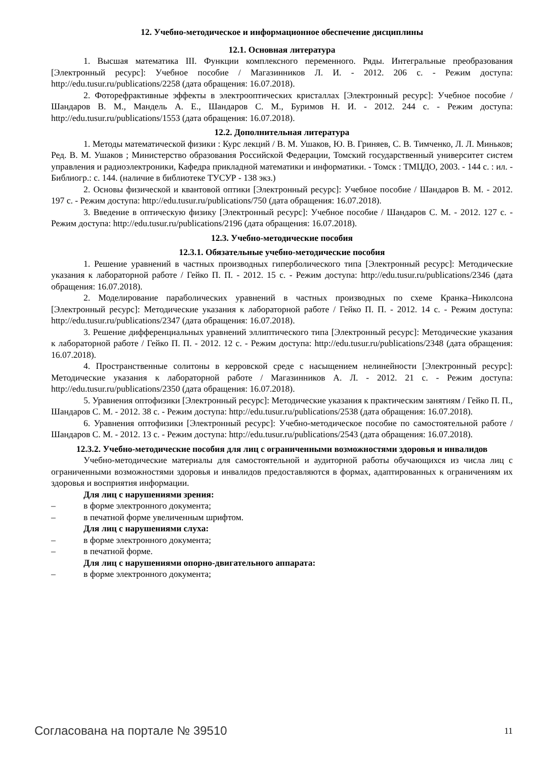12. Учебно-методическое и информационное обеспечение дисциплины
12.1. Основная литература
1. Высшая математика III. Функции комплексного переменного. Ряды. Интегральные преобразования [Электронный ресурс]: Учебное пособие / Магазинников Л. И. - 2012. 206 с. - Режим доступа: http://edu.tusur.ru/publications/2258 (дата обращения: 16.07.2018).
2. Фоторефрактивные эффекты в электрооптических кристаллах [Электронный ресурс]: Учебное пособие / Шандаров В. М., Мандель А. Е., Шандаров С. М., Буримов Н. И. - 2012. 244 с. - Режим доступа: http://edu.tusur.ru/publications/1553 (дата обращения: 16.07.2018).
12.2. Дополнительная литература
1. Методы математической физики : Курс лекций / В. М. Ушаков, Ю. В. Гриняев, С. В. Тимченко, Л. Л. Миньков; Ред. В. М. Ушаков ; Министерство образования Российской Федерации, Томский государственный университет систем управления и радиоэлектроники, Кафедра прикладной математики и информатики. - Томск : ТМЦДО, 2003. - 144 с. : ил. - Библиогр.: с. 144. (наличие в библиотеке ТУСУР - 138 экз.)
2. Основы физической и квантовой оптики [Электронный ресурс]: Учебное пособие / Шандаров В. М. - 2012. 197 с. - Режим доступа: http://edu.tusur.ru/publications/750 (дата обращения: 16.07.2018).
3. Введение в оптическую физику [Электронный ресурс]: Учебное пособие / Шандаров С. М. - 2012. 127 с. - Режим доступа: http://edu.tusur.ru/publications/2196 (дата обращения: 16.07.2018).
12.3. Учебно-методические пособия
12.3.1. Обязательные учебно-методические пособия
1. Решение уравнений в частных производных гиперболического типа [Электронный ресурс]: Методические указания к лабораторной работе / Гейко П. П. - 2012. 15 с. - Режим доступа: http://edu.tusur.ru/publications/2346 (дата обращения: 16.07.2018).
2. Моделирование параболических уравнений в частных производных по схеме Кранка–Николсона [Электронный ресурс]: Методические указания к лабораторной работе / Гейко П. П. - 2012. 14 с. - Режим доступа: http://edu.tusur.ru/publications/2347 (дата обращения: 16.07.2018).
3. Решение дифференциальных уравнений эллиптического типа [Электронный ресурс]: Методические указания к лабораторной работе / Гейко П. П. - 2012. 12 с. - Режим доступа: http://edu.tusur.ru/publications/2348 (дата обращения: 16.07.2018).
4. Пространственные солитоны в керровской среде с насыщением нелинейности [Электронный ресурс]: Методические указания к лабораторной работе / Магазинников А. Л. - 2012. 21 с. - Режим доступа: http://edu.tusur.ru/publications/2350 (дата обращения: 16.07.2018).
5. Уравнения оптофизики [Электронный ресурс]: Методические указания к практическим занятиям / Гейко П. П., Шандаров С. М. - 2012. 38 с. - Режим доступа: http://edu.tusur.ru/publications/2538 (дата обращения: 16.07.2018).
6. Уравнения оптофизики [Электронный ресурс]: Учебно-методическое пособие по самостоятельной работе / Шандаров С. М. - 2012. 13 с. - Режим доступа: http://edu.tusur.ru/publications/2543 (дата обращения: 16.07.2018).
12.3.2. Учебно-методические пособия для лиц с ограниченными возможностями здоровья и инвалидов
Учебно-методические материалы для самостоятельной и аудиторной работы обучающихся из числа лиц с ограниченными возможностями здоровья и инвалидов предоставляются в формах, адаптированных к ограничениям их здоровья и восприятия информации.
Для лиц с нарушениями зрения:
– в форме электронного документа;
– в печатной форме увеличенным шрифтом.
Для лиц с нарушениями слуха:
– в форме электронного документа;
– в печатной форме.
Для лиц с нарушениями опорно-двигательного аппарата:
– в форме электронного документа;
Согласована на портале № 39510 11